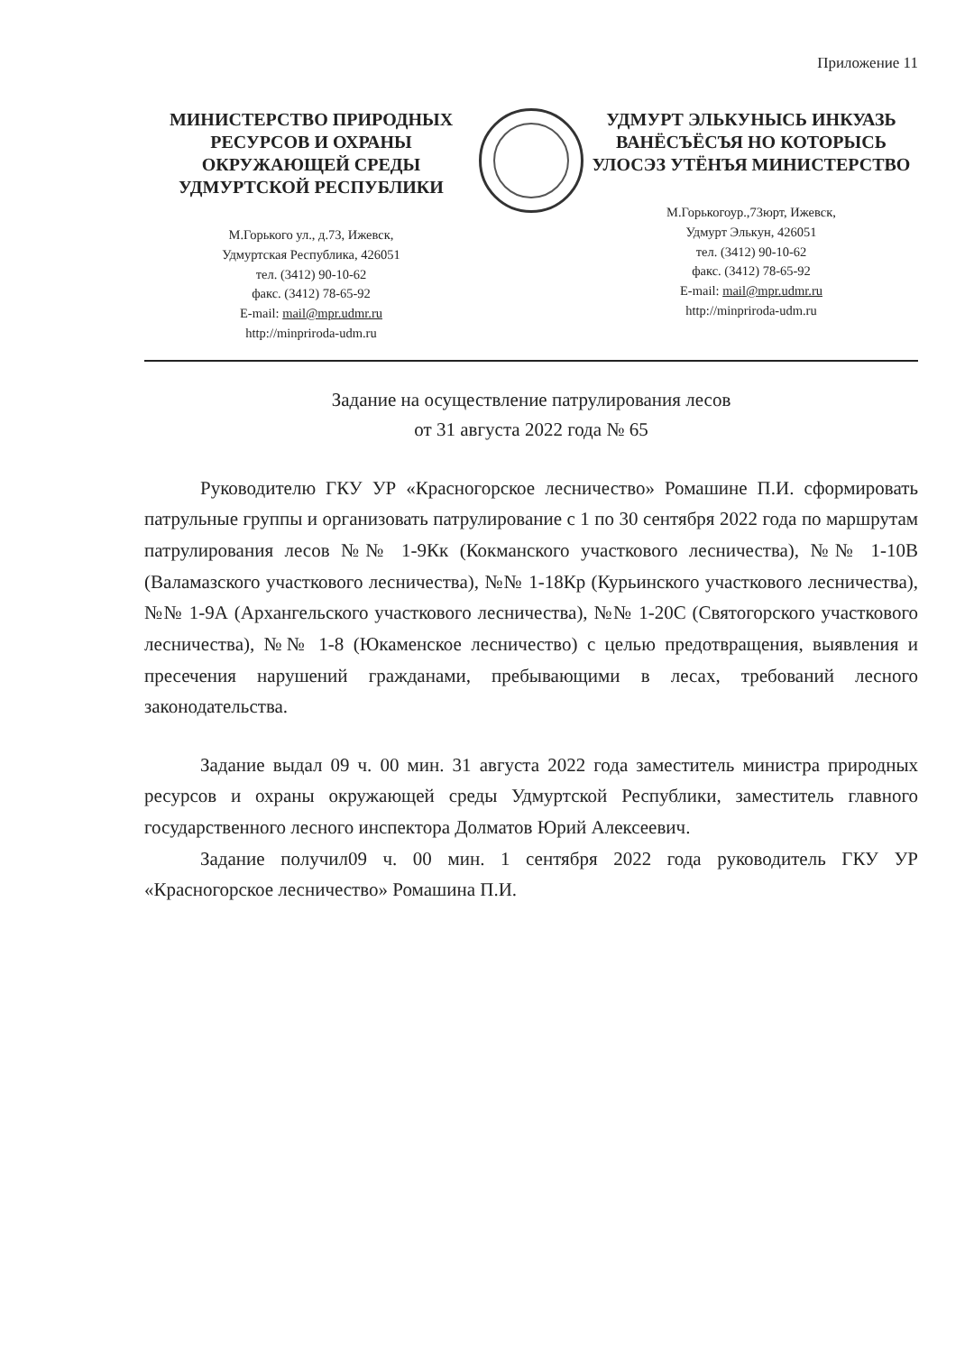Приложение 11
МИНИСТЕРСТВО ПРИРОДНЫХ РЕСУРСОВ И ОХРАНЫ ОКРУЖАЮЩЕЙ СРЕДЫ УДМУРТСКОЙ РЕСПУБЛИКИ
М.Горького ул., д.73, Ижевск,
Удмуртская Республика, 426051
тел. (3412) 90-10-62
факс. (3412) 78-65-92
E-mail: mail@mpr.udmr.ru
http://minpriroda-udm.ru
УДМУРТ ЭЛЬКУНЫСЬ ИНКУАЗЬ ВАНЁСЪЁСЪЯ НО КОТОРЫСЬ УЛОСЭЗ УТЁНЪЯ МИНИСТЕРСТВО
М.Горькогоур.,73юрт, Ижевск,
Удмурт Элькун, 426051
тел. (3412) 90-10-62
факс. (3412) 78-65-92
E-mail: mail@mpr.udmr.ru
http://minpriroda-udm.ru
Задание на осуществление патрулирования лесов
от 31 августа 2022 года № 65
Руководителю ГКУ УР «Красногорское лесничество» Ромашине П.И. сформировать патрульные группы и организовать патрулирование с 1 по 30 сентября 2022 года по маршрутам патрулирования лесов №№ 1-9Кк (Кокманского участкового лесничества), №№ 1-10В (Валамазского участкового лесничества), №№ 1-18Кр (Курьинского участкового лесничества), №№ 1-9А (Архангельского участкового лесничества), №№ 1-20С (Святогорского участкового лесничества), №№ 1-8 (Юкаменское лесничество) с целью предотвращения, выявления и пресечения нарушений гражданами, пребывающими в лесах, требований лесного законодательства.
Задание выдал 09 ч. 00 мин. 31 августа 2022 года заместитель министра природных ресурсов и охраны окружающей среды Удмуртской Республики, заместитель главного государственного лесного инспектора Долматов Юрий Алексеевич.
Задание получил09 ч. 00 мин. 1 сентября 2022 года руководитель ГКУ УР «Красногорское лесничество» Ромашина П.И.